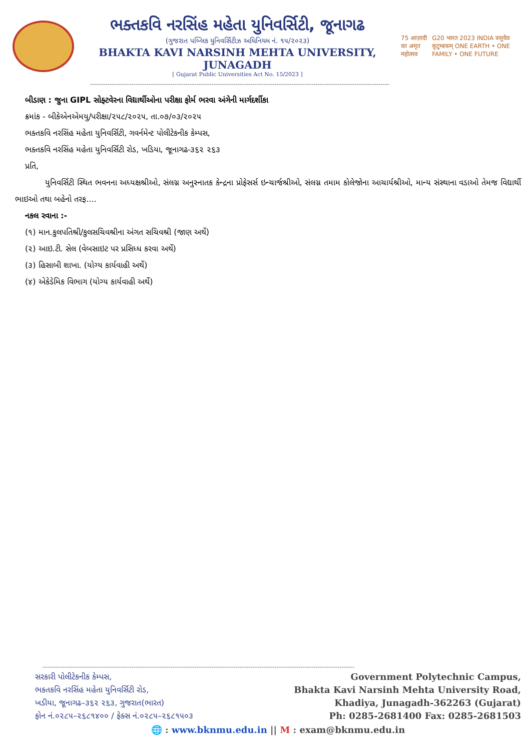ભક્તકવિ નરસિંહ મહેતા યુનિવર્સિટી, જૂનાગઢ
(ગુજરાત પબ્લિક યુનિવર્સિટીઝ અધિનિયમ નં. ૧૫/૨૦૨૩)
BHAKTA KAVI NARSINH MEHTA UNIVERSITY, JUNAGADH
[ Gujarat Public Universities Act No. 15/2023 ]
75 आज़ादी का अमृत महोत्सव G20 भारत 2023 INDIA वसुधैव कुटुम्बकम् ONE EARTH • ONE FAMILY • ONE FUTURE
------------------------------------------------------------------------------------------------------------------------------------------
બીડાણ : જુના GIPL સોફ્ટવેરના વિદ્યાર્થીઓના પરીક્ષા ફોર્મ ભરવા અંગેની માર્ગદર્શીકા
ક્રમાંક - બીકેએનએમયુ/પરીક્ષા/૨૫૮/૨૦૨૫, તા.૦૭/૦૩/૨૦૨૫
ભક્તકવિ નરસિંહ મહેતા યુનિવર્સિટી, ગવર્નમેન્ટ પોલીટેકનીક કેમ્પસ,
ભક્તકવિ નરસિંહ મહેતા યુનિવર્સિટી રોડ, ખડિયા, જૂનાગઢ-૩૬૨ ૨૬૩
પ્રતિ,
યુનિવર્સિટી સ્થિત ભવનના અધ્યક્ષશ્રીઓ, સંલગ્ન અનુસ્નાતક કેન્દ્રના પ્રોફેસર્સ ઇન્ચાર્જશ્રીઓ, સંલગ્ન તમામ કોલેજોના આચાર્યશ્રીઓ, માન્ય સંસ્થાના વડાઓ તેમજ વિદ્યાર્થી ભાઇઓ તથા બહેનો તરફ....
નકલ રવાના :-
(૧) માન.કુલપતિશ્રી/કુલસચિવશ્રીના અંગત સચિવશ્રી (જાણ અર્થે)
(૨) આઇ.ટી. સેલ (વેબસાઇટ પર પ્રસિધ્ધ કરવા અર્થે)
(૩) હિસાબી શાખા. (યોગ્ય કાર્યવાહી અર્થે)
(૪) એકેડેમિક વિભાગ (યોગ્ય કાર્યવાહી અર્થે)
------------------------------------------------------------------------------------------------------------------------------------------------
સરકારી પોલીટેકનીક કેમ્પસ,
ભકતકવિ નરસિંહ મહેતા યુનિવર્સિટી રોડ,
ખડીયા, જૂનાગઢ–૩૬૨ ૨૬૩, ગુજરાત(ભારત)
ફોન નં.૦૨૮૫–૨૬૮૧૪૦૦ / ફેક્સ નં.૦૨૮૫–૨૬૮૧૫૦૩
Government Polytechnic Campus,
Bhakta Kavi Narsinh Mehta University Road,
Khadiya, Junagadh-362263 (Gujarat)
Ph: 0285-2681400 Fax: 0285-2681503
🌐 : www.bknmu.edu.in || M : exam@bknmu.edu.in